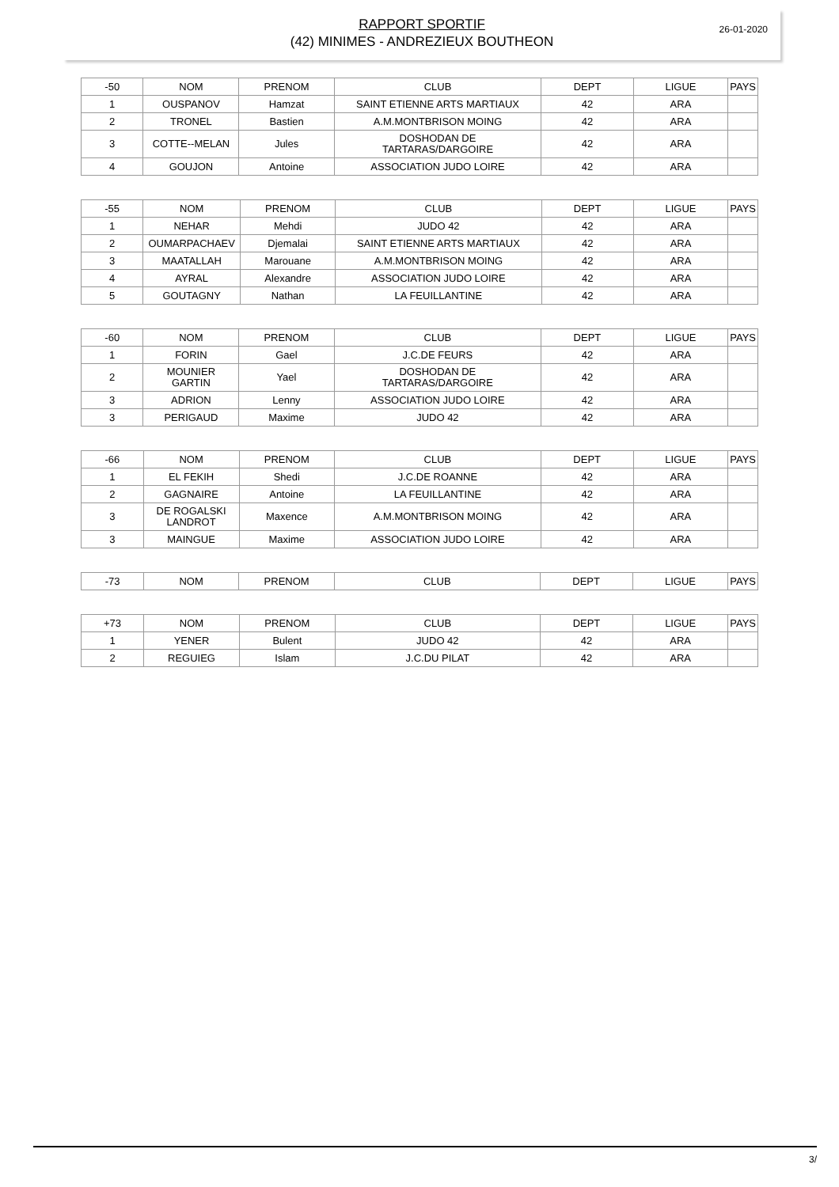26-01-2020
RAPPORT SPORTIF
(42) MINIMES - ANDREZIEUX BOUTHEON
| -50 | NOM | PRENOM | CLUB | DEPT | LIGUE | PAYS |
| --- | --- | --- | --- | --- | --- | --- |
| 1 | OUSPANOV | Hamzat | SAINT ETIENNE ARTS MARTIAUX | 42 | ARA | |
| 2 | TRONEL | Bastien | A.M.MONTBRISON MOING | 42 | ARA | |
| 3 | COTTE--MELAN | Jules | DOSHODAN DE TARTARAS/DARGOIRE | 42 | ARA | |
| 4 | GOUJON | Antoine | ASSOCIATION JUDO LOIRE | 42 | ARA | |
| -55 | NOM | PRENOM | CLUB | DEPT | LIGUE | PAYS |
| --- | --- | --- | --- | --- | --- | --- |
| 1 | NEHAR | Mehdi | JUDO 42 | 42 | ARA | |
| 2 | OUMARPACHAEV | Djemalai | SAINT ETIENNE ARTS MARTIAUX | 42 | ARA | |
| 3 | MAATALLAH | Marouane | A.M.MONTBRISON MOING | 42 | ARA | |
| 4 | AYRAL | Alexandre | ASSOCIATION JUDO LOIRE | 42 | ARA | |
| 5 | GOUTAGNY | Nathan | LA FEUILLANTINE | 42 | ARA | |
| -60 | NOM | PRENOM | CLUB | DEPT | LIGUE | PAYS |
| --- | --- | --- | --- | --- | --- | --- |
| 1 | FORIN | Gael | J.C.DE FEURS | 42 | ARA | |
| 2 | MOUNIER GARTIN | Yael | DOSHODAN DE TARTARAS/DARGOIRE | 42 | ARA | |
| 3 | ADRION | Lenny | ASSOCIATION JUDO LOIRE | 42 | ARA | |
| 3 | PERIGAUD | Maxime | JUDO 42 | 42 | ARA | |
| -66 | NOM | PRENOM | CLUB | DEPT | LIGUE | PAYS |
| --- | --- | --- | --- | --- | --- | --- |
| 1 | EL FEKIH | Shedi | J.C.DE ROANNE | 42 | ARA | |
| 2 | GAGNAIRE | Antoine | LA FEUILLANTINE | 42 | ARA | |
| 3 | DE ROGALSKI LANDROT | Maxence | A.M.MONTBRISON MOING | 42 | ARA | |
| 3 | MAINGUE | Maxime | ASSOCIATION JUDO LOIRE | 42 | ARA | |
| -73 | NOM | PRENOM | CLUB | DEPT | LIGUE | PAYS |
| --- | --- | --- | --- | --- | --- | --- |
| +73 | NOM | PRENOM | CLUB | DEPT | LIGUE | PAYS |
| --- | --- | --- | --- | --- | --- | --- |
| 1 | YENER | Bulent | JUDO 42 | 42 | ARA | |
| 2 | REGUIEG | Islam | J.C.DU PILAT | 42 | ARA | |
3/